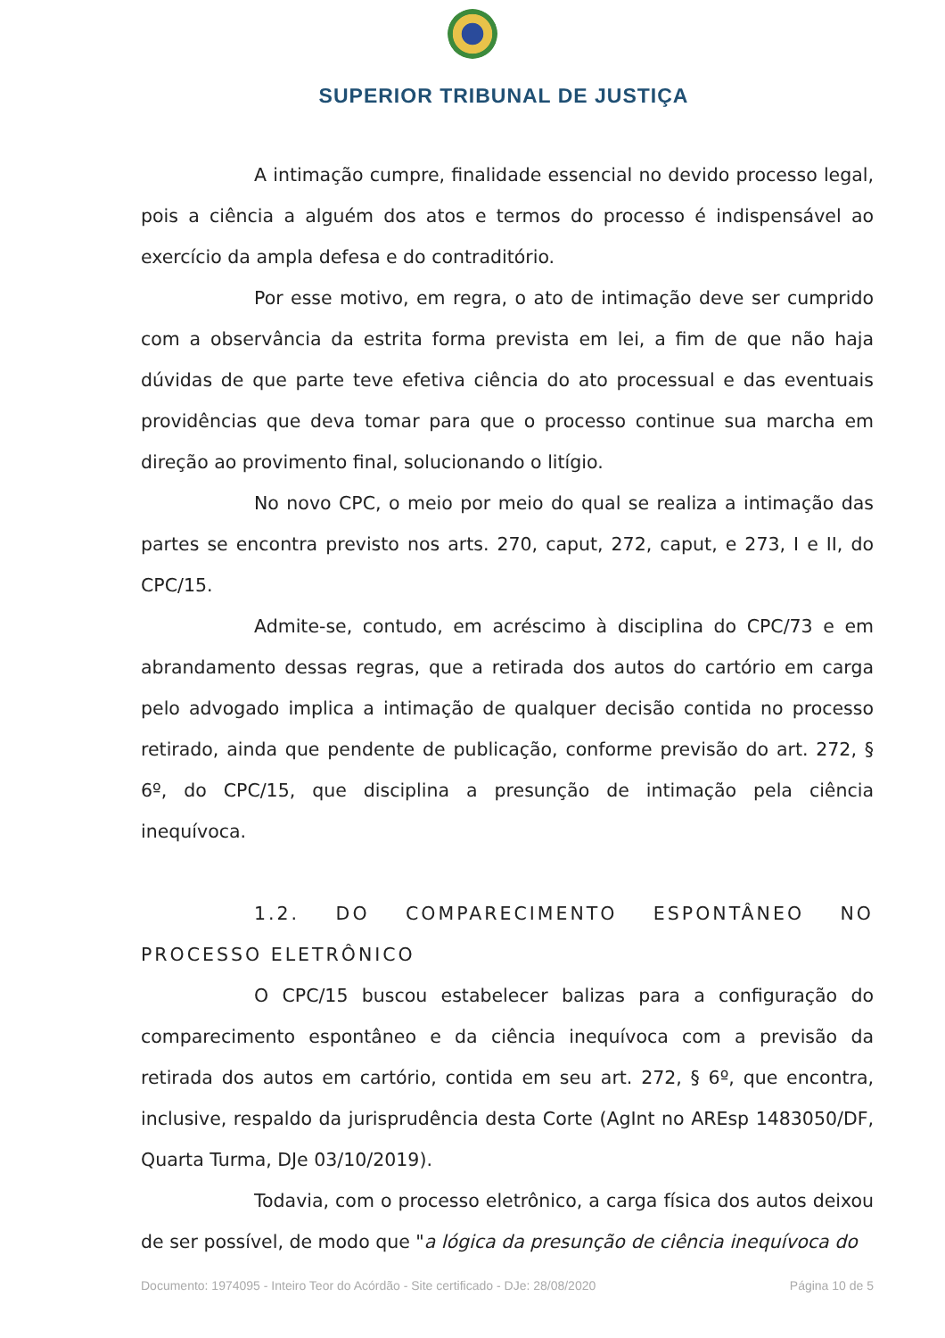SUPERIOR TRIBUNAL DE JUSTIÇA
A intimação cumpre, finalidade essencial no devido processo legal, pois a ciência a alguém dos atos e termos do processo é indispensável ao exercício da ampla defesa e do contraditório.
Por esse motivo, em regra, o ato de intimação deve ser cumprido com a observância da estrita forma prevista em lei, a fim de que não haja dúvidas de que parte teve efetiva ciência do ato processual e das eventuais providências que deva tomar para que o processo continue sua marcha em direção ao provimento final, solucionando o litígio.
No novo CPC, o meio por meio do qual se realiza a intimação das partes se encontra previsto nos arts. 270, caput, 272, caput, e 273, I e II, do CPC/15.
Admite-se, contudo, em acréscimo à disciplina do CPC/73 e em abrandamento dessas regras, que a retirada dos autos do cartório em carga pelo advogado implica a intimação de qualquer decisão contida no processo retirado, ainda que pendente de publicação, conforme previsão do art. 272, § 6º, do CPC/15, que disciplina a presunção de intimação pela ciência inequívoca.
1.2. DO COMPARECIMENTO ESPONTÂNEO NO PROCESSO ELETRÔNICO
O CPC/15 buscou estabelecer balizas para a configuração do comparecimento espontâneo e da ciência inequívoca com a previsão da retirada dos autos em cartório, contida em seu art. 272, § 6º, que encontra, inclusive, respaldo da jurisprudência desta Corte (AgInt no AREsp 1483050/DF, Quarta Turma, DJe 03/10/2019).
Todavia, com o processo eletrônico, a carga física dos autos deixou de ser possível, de modo que "a lógica da presunção de ciência inequívoca do
Documento: 1974095 - Inteiro Teor do Acórdão - Site certificado - DJe: 28/08/2020 Página 10 de 5